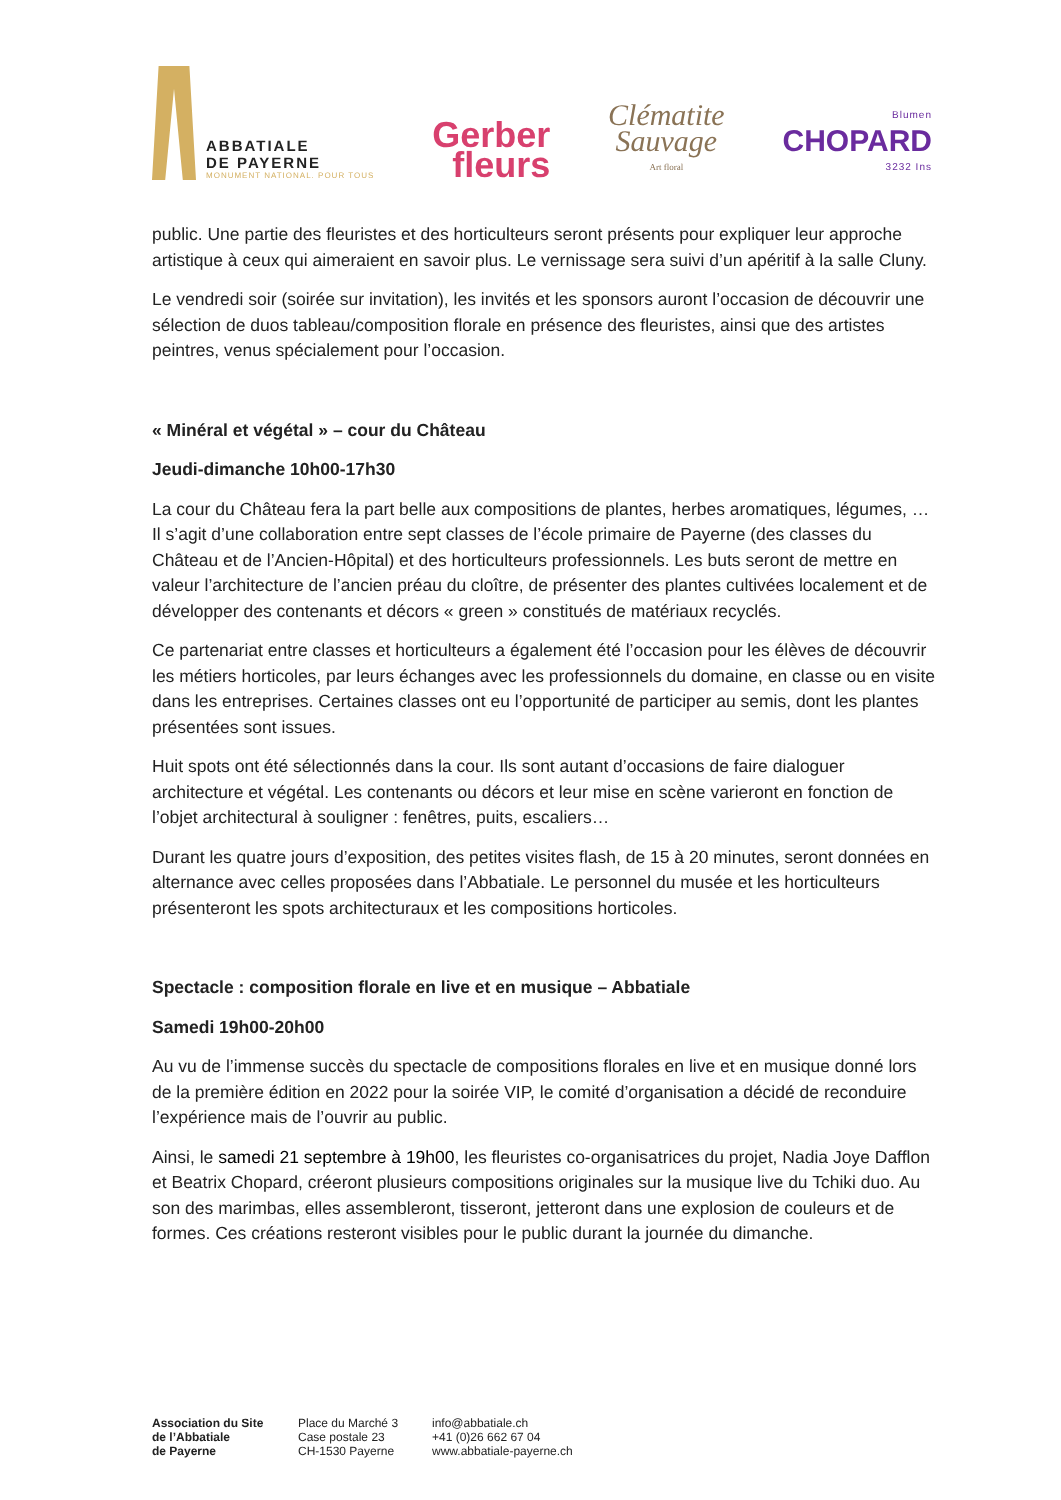ABBATIALE
DE PAYERNE
MONUMENT NATIONAL. POUR TOUS
Gerber
fleurs
Clématite
Sauvage
Art floral
Blumen
CHOPARD
3232 Ins
public. Une partie des fleuristes et des horticulteurs seront présents pour expliquer leur approche artistique à ceux qui aimeraient en savoir plus. Le vernissage sera suivi d’un apéritif à la salle Cluny.
Le vendredi soir (soirée sur invitation), les invités et les sponsors auront l’occasion de découvrir une sélection de duos tableau/composition florale en présence des fleuristes, ainsi que des artistes peintres, venus spécialement pour l’occasion.
« Minéral et végétal » – cour du Château
Jeudi-dimanche 10h00-17h30
La cour du Château fera la part belle aux compositions de plantes, herbes aromatiques, légumes, … Il s’agit d’une collaboration entre sept classes de l’école primaire de Payerne (des classes du Château et de l’Ancien-Hôpital) et des horticulteurs professionnels. Les buts seront de mettre en valeur l’architecture de l’ancien préau du cloître, de présenter des plantes cultivées localement et de développer des contenants et décors « green » constitués de matériaux recyclés.
Ce partenariat entre classes et horticulteurs a également été l’occasion pour les élèves de découvrir les métiers horticoles, par leurs échanges avec les professionnels du domaine, en classe ou en visite dans les entreprises. Certaines classes ont eu l’opportunité de participer au semis, dont les plantes présentées sont issues.
Huit spots ont été sélectionnés dans la cour. Ils sont autant d’occasions de faire dialoguer architecture et végétal. Les contenants ou décors et leur mise en scène varieront en fonction de l’objet architectural à souligner : fenêtres, puits, escaliers…
Durant les quatre jours d’exposition, des petites visites flash, de 15 à 20 minutes, seront données en alternance avec celles proposées dans l’Abbatiale. Le personnel du musée et les horticulteurs présenteront les spots architecturaux et les compositions horticoles.
Spectacle : composition florale en live et en musique – Abbatiale
Samedi 19h00-20h00
Au vu de l’immense succès du spectacle de compositions florales en live et en musique donné lors de la première édition en 2022 pour la soirée VIP, le comité d’organisation a décidé de reconduire l’expérience mais de l’ouvrir au public.
Ainsi, le samedi 21 septembre à 19h00, les fleuristes co-organisatrices du projet, Nadia Joye Dafflon et Beatrix Chopard, créeront plusieurs compositions originales sur la musique live du Tchiki duo. Au son des marimbas, elles assembleront, tisseront, jetteront dans une explosion de couleurs et de formes. Ces créations resteront visibles pour le public durant la journée du dimanche.
Association du Site
de l’Abbatiale
de Payerne
Place du Marché 3
Case postale 23
CH-1530 Payerne
info@abbatiale.ch
+41 (0)26 662 67 04
www.abbatiale-payerne.ch